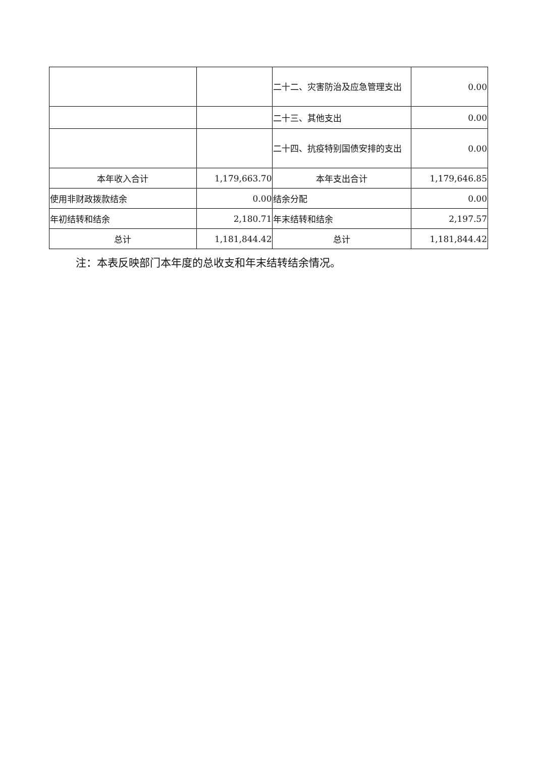| | | 二十二、灾害防治及应急管理支出 | 0.00 |
| | | 二十三、其他支出 | 0.00 |
| | | 二十四、抗疫特别国债安排的支出 | 0.00 |
| 本年收入合计 | 1,179,663.70 | 本年支出合计 | 1,179,646.85 |
| 使用非财政拨款结余 | 0.00 | 结余分配 | 0.00 |
| 年初结转和结余 | 2,180.71 | 年末结转和结余 | 2,197.57 |
| 总计 | 1,181,844.42 | 总计 | 1,181,844.42 |
注：本表反映部门本年度的总收支和年末结转结余情况。